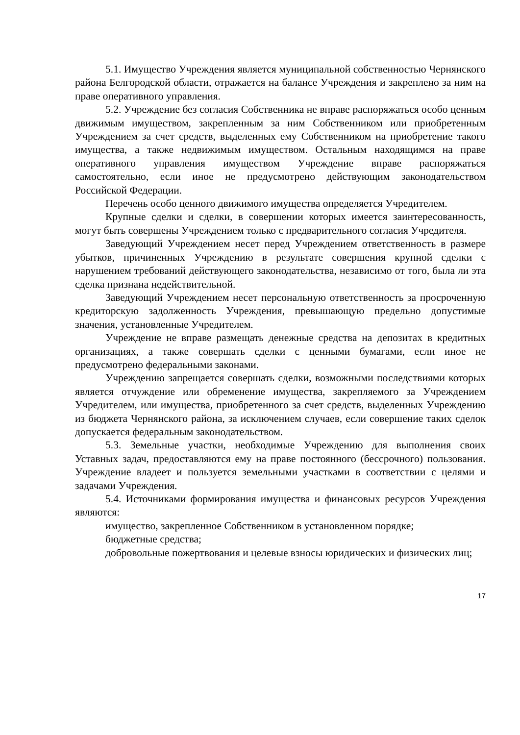5.1. Имущество Учреждения является муниципальной собственностью Чернянского района Белгородской области, отражается на балансе Учреждения и закреплено за ним на праве оперативного управления.
5.2. Учреждение без согласия Собственника не вправе распоряжаться особо ценным движимым имуществом, закрепленным за ним Собственником или приобретенным Учреждением за счет средств, выделенных ему Собственником на приобретение такого имущества, а также недвижимым имуществом. Остальным находящимся на праве оперативного управления имуществом Учреждение вправе распоряжаться самостоятельно, если иное не предусмотрено действующим законодательством Российской Федерации.
Перечень особо ценного движимого имущества определяется Учредителем.
Крупные сделки и сделки, в совершении которых имеется заинтересованность, могут быть совершены Учреждением только с предварительного согласия Учредителя.
Заведующий Учреждением несет перед Учреждением ответственность в размере убытков, причиненных Учреждению в результате совершения крупной сделки с нарушением требований действующего законодательства, независимо от того, была ли эта сделка признана недействительной.
Заведующий Учреждением несет персональную ответственность за просроченную кредиторскую задолженность Учреждения, превышающую предельно допустимые значения, установленные Учредителем.
Учреждение не вправе размещать денежные средства на депозитах в кредитных организациях, а также совершать сделки с ценными бумагами, если иное не предусмотрено федеральными законами.
Учреждению запрещается совершать сделки, возможными последствиями которых является отчуждение или обременение имущества, закрепляемого за Учреждением Учредителем, или имущества, приобретенного за счет средств, выделенных Учреждению из бюджета Чернянского района, за исключением случаев, если совершение таких сделок допускается федеральным законодательством.
5.3. Земельные участки, необходимые Учреждению для выполнения своих Уставных задач, предоставляются ему на праве постоянного (бессрочного) пользования. Учреждение владеет и пользуется земельными участками в соответствии с целями и задачами Учреждения.
5.4. Источниками формирования имущества и финансовых ресурсов Учреждения являются:
имущество, закрепленное Собственником в установленном порядке;
бюджетные средства;
добровольные пожертвования и целевые взносы юридических и физических лиц;
17